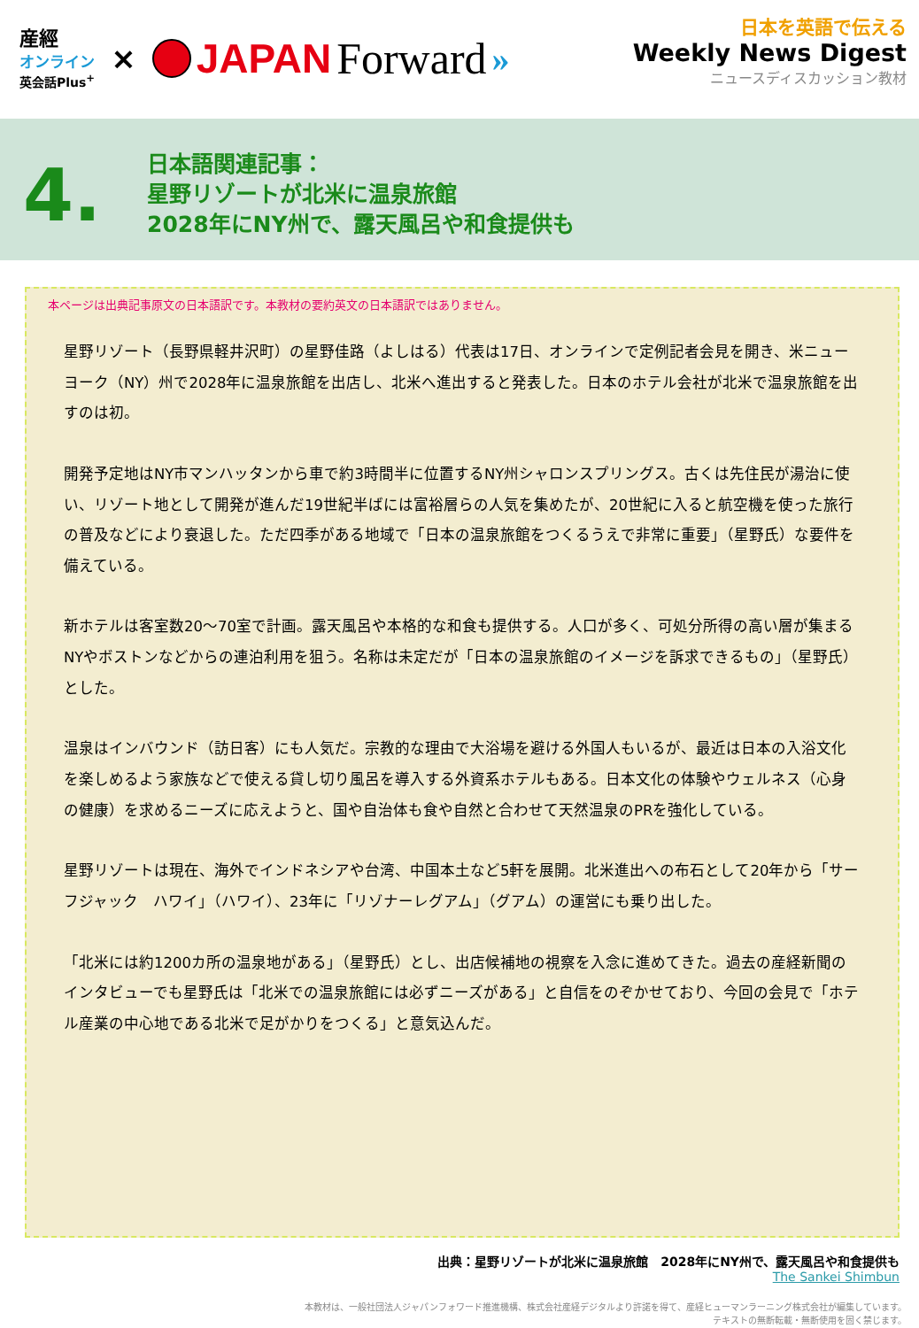産經
オンライン
英会話Plus<sup>+</sup>
×
JAPAN Forward »
日本を英語で伝える
Weekly News Digest
ニュースディスカッション教材
4.
日本語関連記事：
星野リゾートが北米に温泉旅館
2028年にNY州で、露天風呂や和食提供も
本ページは出典記事原文の日本語訳です。本教材の要約英文の日本語訳ではありません。
星野リゾート（長野県軽井沢町）の星野佳路（よしはる）代表は17日、オンラインで定例記者会見を開き、米ニューヨーク（NY）州で2028年に温泉旅館を出店し、北米へ進出すると発表した。日本のホテル会社が北米で温泉旅館を出すのは初。
開発予定地はNY市マンハッタンから車で約3時間半に位置するNY州シャロンスプリングス。古くは先住民が湯治に使い、リゾート地として開発が進んだ19世紀半ばには富裕層らの人気を集めたが、20世紀に入ると航空機を使った旅行の普及などにより衰退した。ただ四季がある地域で「日本の温泉旅館をつくるうえで非常に重要」（星野氏）な要件を備えている。
新ホテルは客室数20～70室で計画。露天風呂や本格的な和食も提供する。人口が多く、可処分所得の高い層が集まるNYやボストンなどからの連泊利用を狙う。名称は未定だが「日本の温泉旅館のイメージを訴求できるもの」（星野氏）とした。
温泉はインバウンド（訪日客）にも人気だ。宗教的な理由で大浴場を避ける外国人もいるが、最近は日本の入浴文化を楽しめるよう家族などで使える貸し切り風呂を導入する外資系ホテルもある。日本文化の体験やウェルネス（心身の健康）を求めるニーズに応えようと、国や自治体も食や自然と合わせて天然温泉のPRを強化している。
星野リゾートは現在、海外でインドネシアや台湾、中国本土など5軒を展開。北米進出への布石として20年から「サーフジャック　ハワイ」（ハワイ）、23年に「リゾナーレグアム」（グアム）の運営にも乗り出した。
「北米には約1200カ所の温泉地がある」（星野氏）とし、出店候補地の視察を入念に進めてきた。過去の産経新聞のインタビューでも星野氏は「北米での温泉旅館には必ずニーズがある」と自信をのぞかせており、今回の会見で「ホテル産業の中心地である北米で足がかりをつくる」と意気込んだ。
出典：星野リゾートが北米に温泉旅館　2028年にNY州で、露天風呂や和食提供も
The Sankei Shimbun
本教材は、一般社団法人ジャパンフォワード推進機構、株式会社産経デジタルより許諾を得て、産経ヒューマンラーニング株式会社が編集しています。
テキストの無断転載・無断使用を固く禁じます。